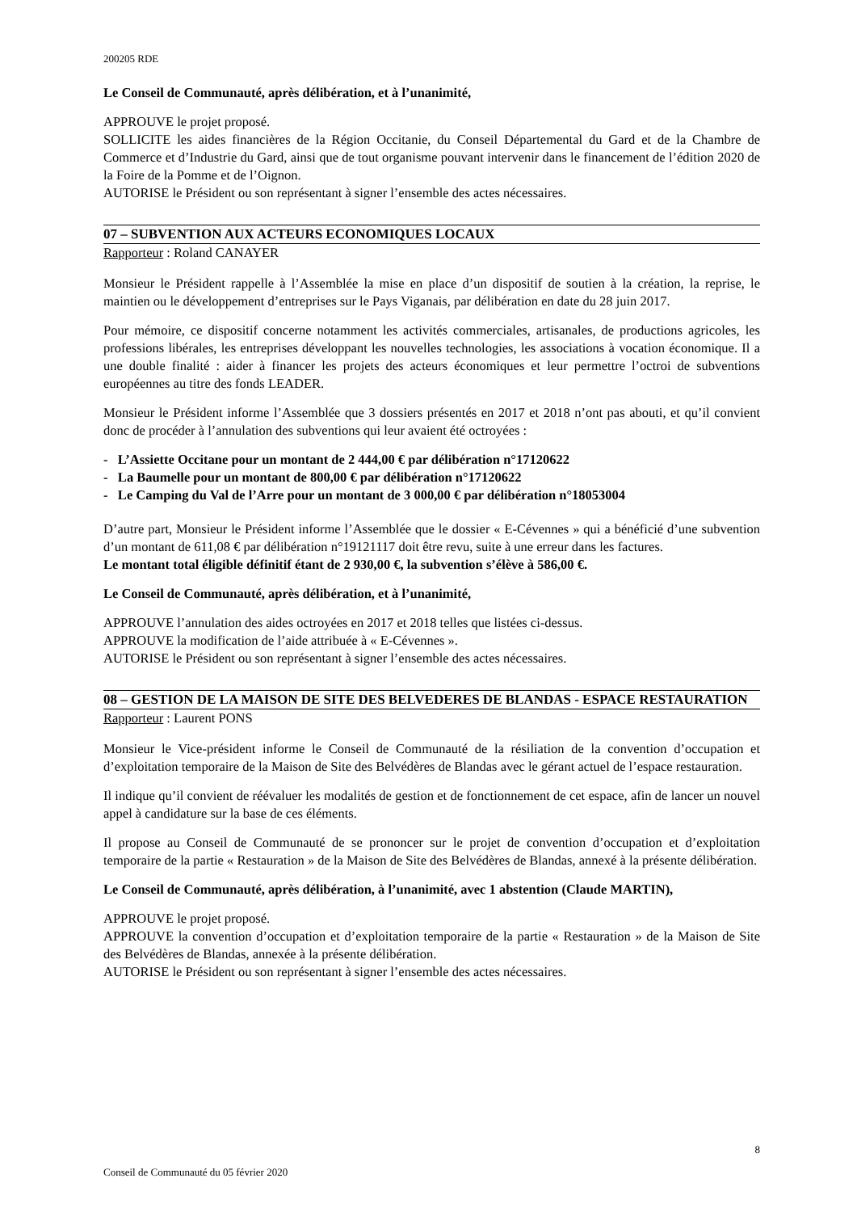200205 RDE
Le Conseil de Communauté, après délibération, et à l’unanimité,
APPROUVE le projet proposé.
SOLLICITE les aides financières de la Région Occitanie, du Conseil Départemental du Gard et de la Chambre de Commerce et d’Industrie du Gard, ainsi que de tout organisme pouvant intervenir dans le financement de l’édition 2020 de la Foire de la Pomme et de l’Oignon.
AUTORISE le Président ou son représentant à signer l’ensemble des actes nécessaires.
07 – SUBVENTION AUX ACTEURS ECONOMIQUES LOCAUX
Rapporteur : Roland CANAYER
Monsieur le Président rappelle à l’Assemblée la mise en place d’un dispositif de soutien à la création, la reprise, le maintien ou le développement d’entreprises sur le Pays Viganais, par délibération en date du 28 juin 2017.
Pour mémoire, ce dispositif concerne notamment les activités commerciales, artisanales, de productions agricoles, les professions libérales, les entreprises développant les nouvelles technologies, les associations à vocation économique. Il a une double finalité : aider à financer les projets des acteurs économiques et leur permettre l’octroi de subventions européennes au titre des fonds LEADER.
Monsieur le Président informe l’Assemblée que 3 dossiers présentés en 2017 et 2018 n’ont pas abouti, et qu’il convient donc de procéder à l’annulation des subventions qui leur avaient été octroyées :
- L’Assiette Occitane pour un montant de 2 444,00 € par délibération n°17120622
- La Baumelle pour un montant de 800,00 € par délibération n°17120622
- Le Camping du Val de l’Arre pour un montant de 3 000,00 € par délibération n°18053004
D’autre part, Monsieur le Président informe l’Assemblée que le dossier « E-Cévennes » qui a bénéficié d’une subvention d’un montant de 611,08 € par délibération n°19121117 doit être revu, suite à une erreur dans les factures.
Le montant total éligible définitif étant de 2 930,00 €, la subvention s’élève à 586,00 €.
Le Conseil de Communauté, après délibération, et à l’unanimité,
APPROUVE l’annulation des aides octroyées en 2017 et 2018 telles que listées ci-dessus.
APPROUVE la modification de l’aide attribuée à « E-Cévennes ».
AUTORISE le Président ou son représentant à signer l’ensemble des actes nécessaires.
08 – GESTION DE LA MAISON DE SITE DES BELVEDERES DE BLANDAS - ESPACE RESTAURATION
Rapporteur : Laurent PONS
Monsieur le Vice-président informe le Conseil de Communauté de la résiliation de la convention d’occupation et d’exploitation temporaire de la Maison de Site des Belvédères de Blandas avec le gérant actuel de l’espace restauration.
Il indique qu’il convient de réévaluer les modalités de gestion et de fonctionnement de cet espace, afin de lancer un nouvel appel à candidature sur la base de ces éléments.
Il propose au Conseil de Communauté de se prononcer sur le projet de convention d’occupation et d’exploitation temporaire de la partie « Restauration » de la Maison de Site des Belvédères de Blandas, annexé à la présente délibération.
Le Conseil de Communauté, après délibération, à l’unanimité, avec 1 abstention (Claude MARTIN),
APPROUVE le projet proposé.
APPROUVE la convention d’occupation et d’exploitation temporaire de la partie « Restauration » de la Maison de Site des Belvédères de Blandas, annexée à la présente délibération.
AUTORISE le Président ou son représentant à signer l’ensemble des actes nécessaires.
8
Conseil de Communauté du 05 février 2020